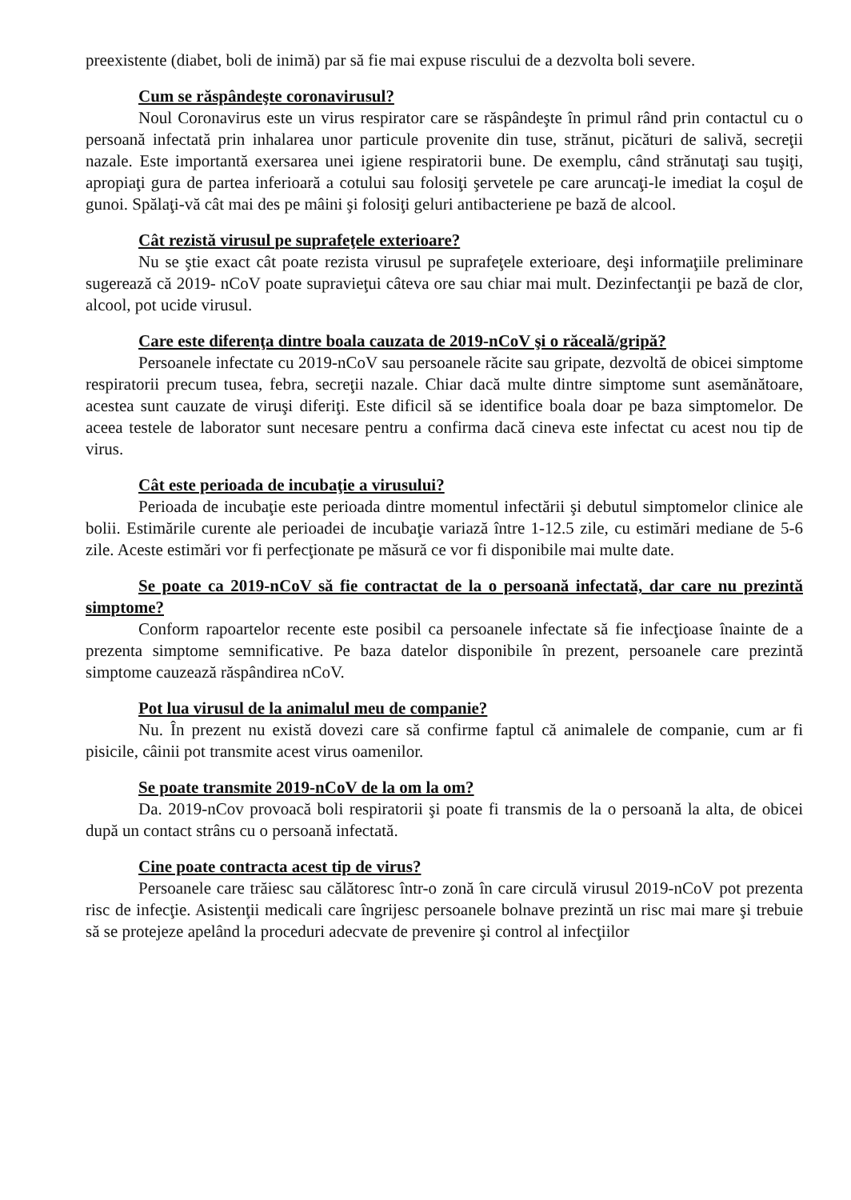preexistente (diabet, boli de inimă) par să fie mai expuse riscului de a dezvolta boli severe.
Cum se răspândeşte coronavirusul?
Noul Coronavirus este un virus respirator care se răspândeşte în primul rând prin contactul cu o persoană infectată prin inhalarea unor particule provenite din tuse, strănut, picături de salivă, secreţii nazale. Este importantă exersarea unei igiene respiratorii bune. De exemplu, când strănutaţi sau tuşiţi, apropiaţi gura de partea inferioară a cotului sau folosiţi şervetele pe care aruncaţi-le imediat la coşul de gunoi. Spălaţi-vă cât mai des pe mâini şi folosiţi geluri antibacteriene pe bază de alcool.
Cât rezistă virusul pe suprafeţele exterioare?
Nu se ştie exact cât poate rezista virusul pe suprafeţele exterioare, deşi informaţiile preliminare sugerează că 2019- nCoV poate supravieţui câteva ore sau chiar mai mult. Dezinfectanţii pe bază de clor, alcool, pot ucide virusul.
Care este diferenţa dintre boala cauzata de 2019-nCoV şi o răceală/gripă?
Persoanele infectate cu 2019-nCoV sau persoanele răcite sau gripate, dezvoltă de obicei simptome respiratorii precum tusea, febra, secreţii nazale. Chiar dacă multe dintre simptome sunt asemănătoare, acestea sunt cauzate de viruşi diferiţi. Este dificil să se identifice boala doar pe baza simptomelor. De aceea testele de laborator sunt necesare pentru a confirma dacă cineva este infectat cu acest nou tip de virus.
Cât este perioada de incubaţie a virusului?
Perioada de incubaţie este perioada dintre momentul infectării şi debutul simptomelor clinice ale bolii. Estimările curente ale perioadei de incubaţie variază între 1-12.5 zile, cu estimări mediane de 5-6 zile. Aceste estimări vor fi perfecţionate pe măsură ce vor fi disponibile mai multe date.
Se poate ca 2019-nCoV să fie contractat de la o persoană infectată, dar care nu prezintă simptome?
Conform rapoartelor recente este posibil ca persoanele infectate să fie infecţioase înainte de a prezenta simptome semnificative. Pe baza datelor disponibile în prezent, persoanele care prezintă simptome cauzează răspândirea nCoV.
Pot lua virusul de la animalul meu de companie?
Nu. În prezent nu există dovezi care să confirme faptul că animalele de companie, cum ar fi pisicile, câinii pot transmite acest virus oamenilor.
Se poate transmite 2019-nCoV de la om la om?
Da. 2019-nCov provoacă boli respiratorii şi poate fi transmis de la o persoană la alta, de obicei după un contact strâns cu o persoană infectată.
Cine poate contracta acest tip de virus?
Persoanele care trăiesc sau călătoresc într-o zonă în care circulă virusul 2019-nCoV pot prezenta risc de infecţie. Asistenţii medicali care îngrijesc persoanele bolnave prezintă un risc mai mare şi trebuie să se protejeze apelând la proceduri adecvate de prevenire şi control al infecţiilor